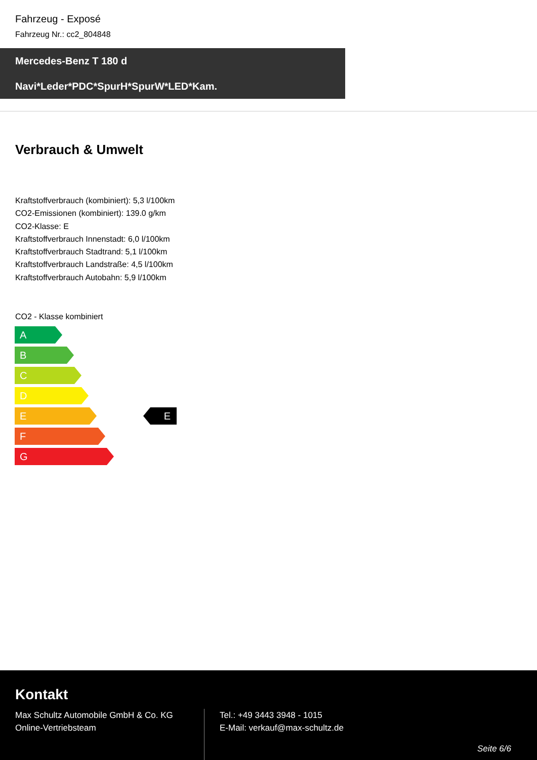Fahrzeug - Exposé
Fahrzeug Nr.: cc2_804848
Mercedes-Benz T 180 d
Navi*Leder*PDC*SpurH*SpurW*LED*Kam.
Verbrauch & Umwelt
Kraftstoffverbrauch (kombiniert): 5,3 l/100km
CO2-Emissionen (kombiniert): 139.0 g/km
CO2-Klasse: E
Kraftstoffverbrauch Innenstadt: 6,0 l/100km
Kraftstoffverbrauch Stadtrand: 5,1 l/100km
Kraftstoffverbrauch Landstraße: 4,5 l/100km
Kraftstoffverbrauch Autobahn: 5,9 l/100km
CO2 - Klasse kombiniert
A
B
C
D
E E
F
G
Kontakt
Max Schultz Automobile GmbH & Co. KG
Online-Vertriebsteam
Tel.: +49 3443 3948 - 1015
E-Mail: verkauf@max-schultz.de
Seite 6/6